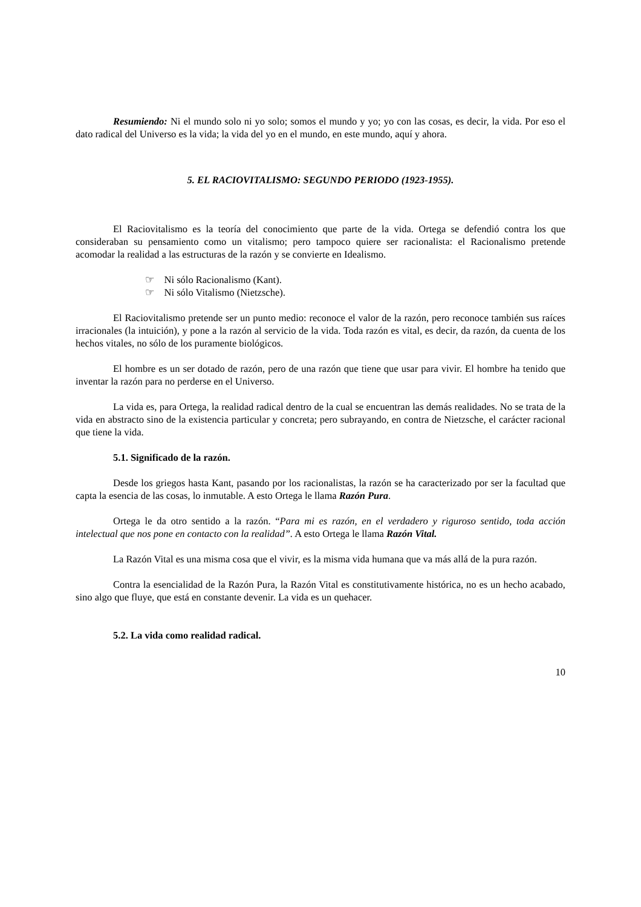Resumiendo: Ni el mundo solo ni yo solo; somos el mundo y yo; yo con las cosas, es decir, la vida. Por eso el dato radical del Universo es la vida; la vida del yo en el mundo, en este mundo, aquí y ahora.
5. EL RACIOVITALISMO: SEGUNDO PERIODO (1923-1955).
El Raciovitalismo es la teoría del conocimiento que parte de la vida. Ortega se defendió contra los que consideraban su pensamiento como un vitalismo; pero tampoco quiere ser racionalista: el Racionalismo pretende acomodar la realidad a las estructuras de la razón y se convierte en Idealismo.
☞ Ni sólo Racionalismo (Kant).
☞ Ni sólo Vitalismo (Nietzsche).
El Raciovitalismo pretende ser un punto medio: reconoce el valor de la razón, pero reconoce también sus raíces irracionales (la intuición), y pone a la razón al servicio de la vida. Toda razón es vital, es decir, da razón, da cuenta de los hechos vitales, no sólo de los puramente biológicos.
El hombre es un ser dotado de razón, pero de una razón que tiene que usar para vivir. El hombre ha tenido que inventar la razón para no perderse en el Universo.
La vida es, para Ortega, la realidad radical dentro de la cual se encuentran las demás realidades. No se trata de la vida en abstracto sino de la existencia particular y concreta; pero subrayando, en contra de Nietzsche, el carácter racional que tiene la vida.
5.1. Significado de la razón.
Desde los griegos hasta Kant, pasando por los racionalistas, la razón se ha caracterizado por ser la facultad que capta la esencia de las cosas, lo inmutable. A esto Ortega le llama Razón Pura.
Ortega le da otro sentido a la razón. “Para mi es razón, en el verdadero y riguroso sentido, toda acción intelectual que nos pone en contacto con la realidad”. A esto Ortega le llama Razón Vital.
La Razón Vital es una misma cosa que el vivir, es la misma vida humana que va más allá de la pura razón.
Contra la esencialidad de la Razón Pura, la Razón Vital es constitutivamente histórica, no es un hecho acabado, sino algo que fluye, que está en constante devenir. La vida es un quehacer.
5.2. La vida como realidad radical.
10